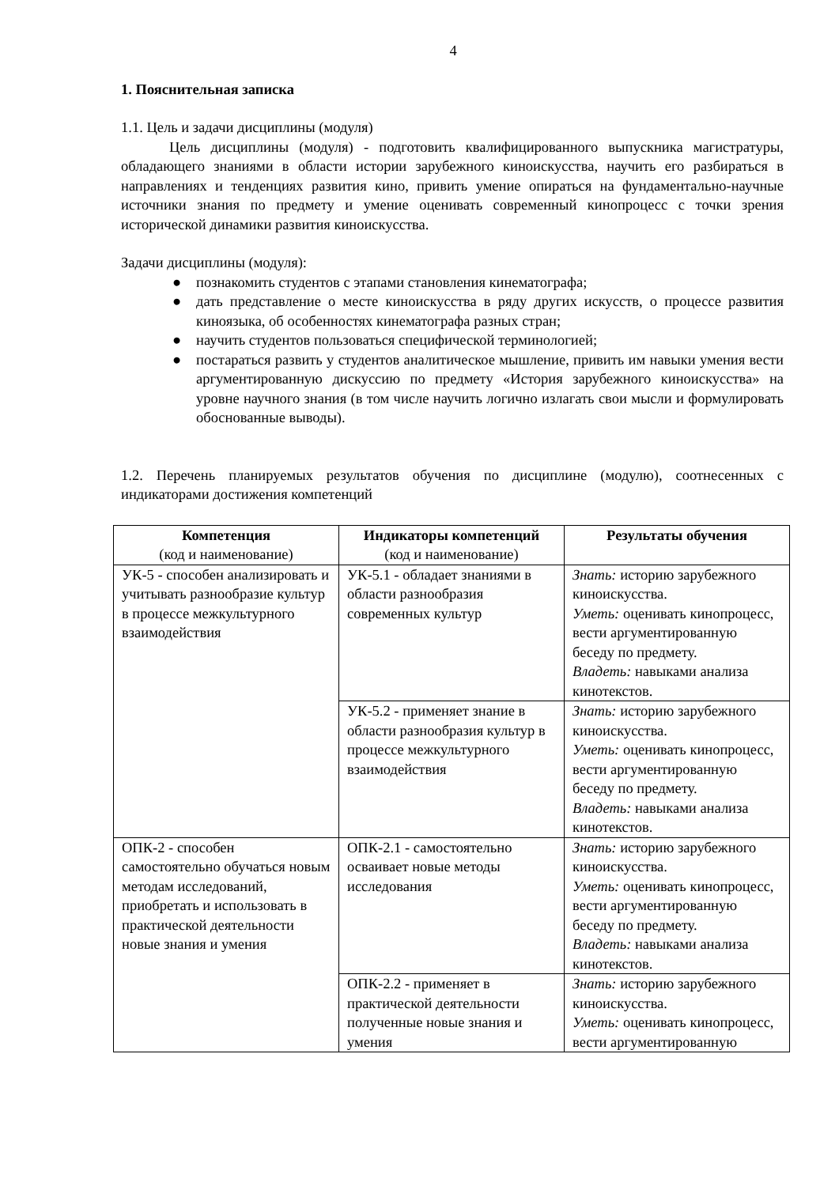4
1. Пояснительная записка
1.1. Цель и задачи дисциплины (модуля)
Цель дисциплины (модуля) - подготовить квалифицированного выпускника магистратуры, обладающего знаниями в области истории зарубежного киноискусства, научить его разбираться в направлениях и тенденциях развития кино, привить умение опираться на фундаментально-научные источники знания по предмету и умение оценивать современный кинопроцесс с точки зрения исторической динамики развития киноискусства.
Задачи дисциплины (модуля):
● познакомить студентов с этапами становления кинематографа;
● дать представление о месте киноискусства в ряду других искусств, о процессе развития киноязыка, об особенностях кинематографа разных стран;
● научить студентов пользоваться специфической терминологией;
● постараться развить у студентов аналитическое мышление, привить им навыки умения вести аргументированную дискуссию по предмету «История зарубежного киноискусства» на уровне научного знания (в том числе научить логично излагать свои мысли и формулировать обоснованные выводы).
1.2. Перечень планируемых результатов обучения по дисциплине (модулю), соотнесенных с индикаторами достижения компетенций
| Компетенция (код и наименование) | Индикаторы компетенций (код и наименование) | Результаты обучения |
| --- | --- | --- |
| УК-5 - способен анализировать и учитывать разнообразие культур в процессе межкультурного взаимодействия | УК-5.1 - обладает знаниями в области разнообразия современных культур | Знать: историю зарубежного киноискусства. Уметь: оценивать кинопроцесс, вести аргументированную беседу по предмету. Владеть: навыками анализа кинотекстов. |
| | УК-5.2 - применяет знание в области разнообразия культур в процессе межкультурного взаимодействия | Знать: историю зарубежного киноискусства. Уметь: оценивать кинопроцесс, вести аргументированную беседу по предмету. Владеть: навыками анализа кинотекстов. |
| ОПК-2 - способен самостоятельно обучаться новым методам исследований, приобретать и использовать в практической деятельности новые знания и умения | ОПК-2.1 - самостоятельно осваивает новые методы исследования | Знать: историю зарубежного киноискусства. Уметь: оценивать кинопроцесс, вести аргументированную беседу по предмету. Владеть: навыками анализа кинотекстов. |
| | ОПК-2.2 - применяет в практической деятельности полученные новые знания и умения | Знать: историю зарубежного киноискусства. Уметь: оценивать кинопроцесс, вести аргументированную |